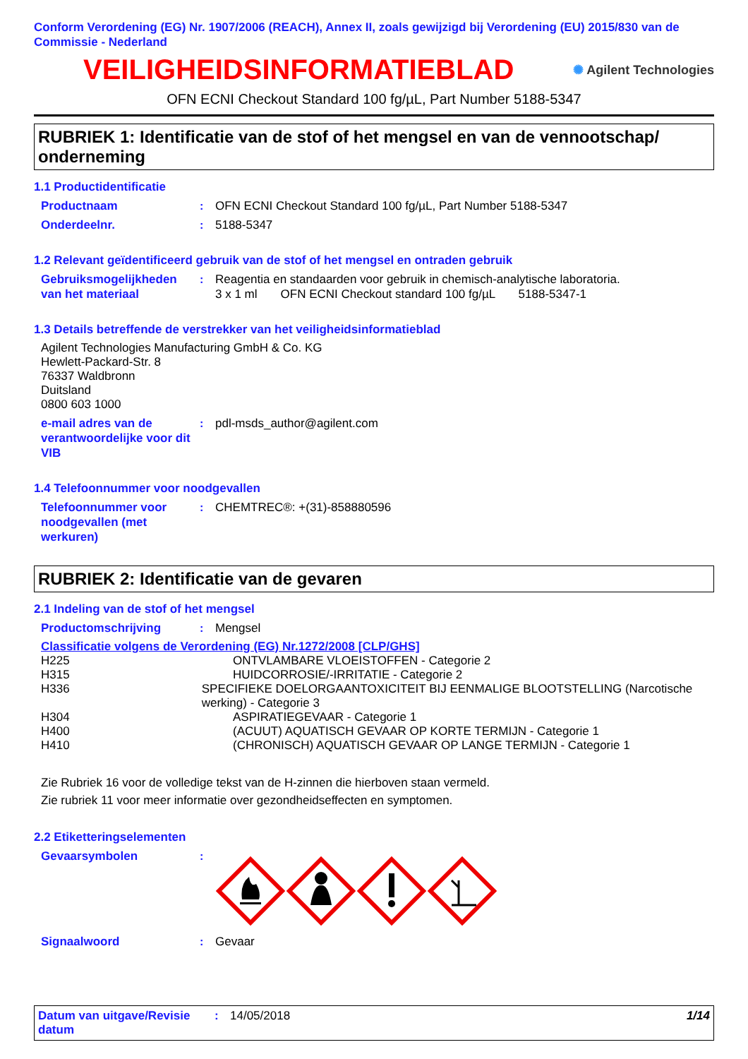Conform Verordening (EG) Nr. 1907/2006 (REACH), Annex II, zoals gewijzigd bij Verordening (EU) 2015/830 van de Commissie - Nederland
VEILIGHEIDSINFORMATIEBLAD
✺ Agilent Technologies
OFN ECNI Checkout Standard 100 fg/µL, Part Number 5188-5347
RUBRIEK 1: Identificatie van de stof of het mengsel en van de vennootschap/ onderneming
1.1 Productidentificatie
Productnaam : OFN ECNI Checkout Standard 100 fg/µL, Part Number 5188-5347
Onderdeelnr. : 5188-5347
1.2 Relevant geïdentificeerd gebruik van de stof of het mengsel en ontraden gebruik
Gebruiksmogelijkheden van het materiaal
: Reagentia en standaarden voor gebruik in chemisch-analytische laboratoria.
3 x 1 ml OFN ECNI Checkout standard 100 fg/µL 5188-5347-1
1.3 Details betreffende de verstrekker van het veiligheidsinformatieblad
Agilent Technologies Manufacturing GmbH & Co. KG
Hewlett-Packard-Str. 8
76337 Waldbronn
Duitsland
0800 603 1000
e-mail adres van de verantwoordelijke voor dit VIB
: pdl-msds_author@agilent.com
1.4 Telefoonnummer voor noodgevallen
Telefoonnummer voor noodgevallen (met werkuren)
: CHEMTREC®: +(31)-858880596
RUBRIEK 2: Identificatie van de gevaren
2.1 Indeling van de stof of het mengsel
Productomschrijving : Mengsel
Classificatie volgens de Verordening (EG) Nr.1272/2008 [CLP/GHS]
H225 ONTVLAMBARE VLOEISTOFFEN - Categorie 2
H315 HUIDCORROSIE/-IRRITATIE - Categorie 2
H336 SPECIFIEKE DOELORGAANTOXICITEIT BIJ EENMALIGE BLOOTSTELLING (Narcotische werking) - Categorie 3
H304 ASPIRATIEGEVAAR - Categorie 1
H400 (ACUUT) AQUATISCH GEVAAR OP KORTE TERMIJN - Categorie 1
H410 (CHRONISCH) AQUATISCH GEVAAR OP LANGE TERMIJN - Categorie 1
Zie Rubriek 16 voor de volledige tekst van de H-zinnen die hierboven staan vermeld.
Zie rubriek 11 voor meer informatie over gezondheidseffecten en symptomen.
2.2 Etiketteringselementen
Gevaarsymbolen :
Signaalwoord : Gevaar
Datum van uitgave/Revisie datum
: 14/05/2018 1/14